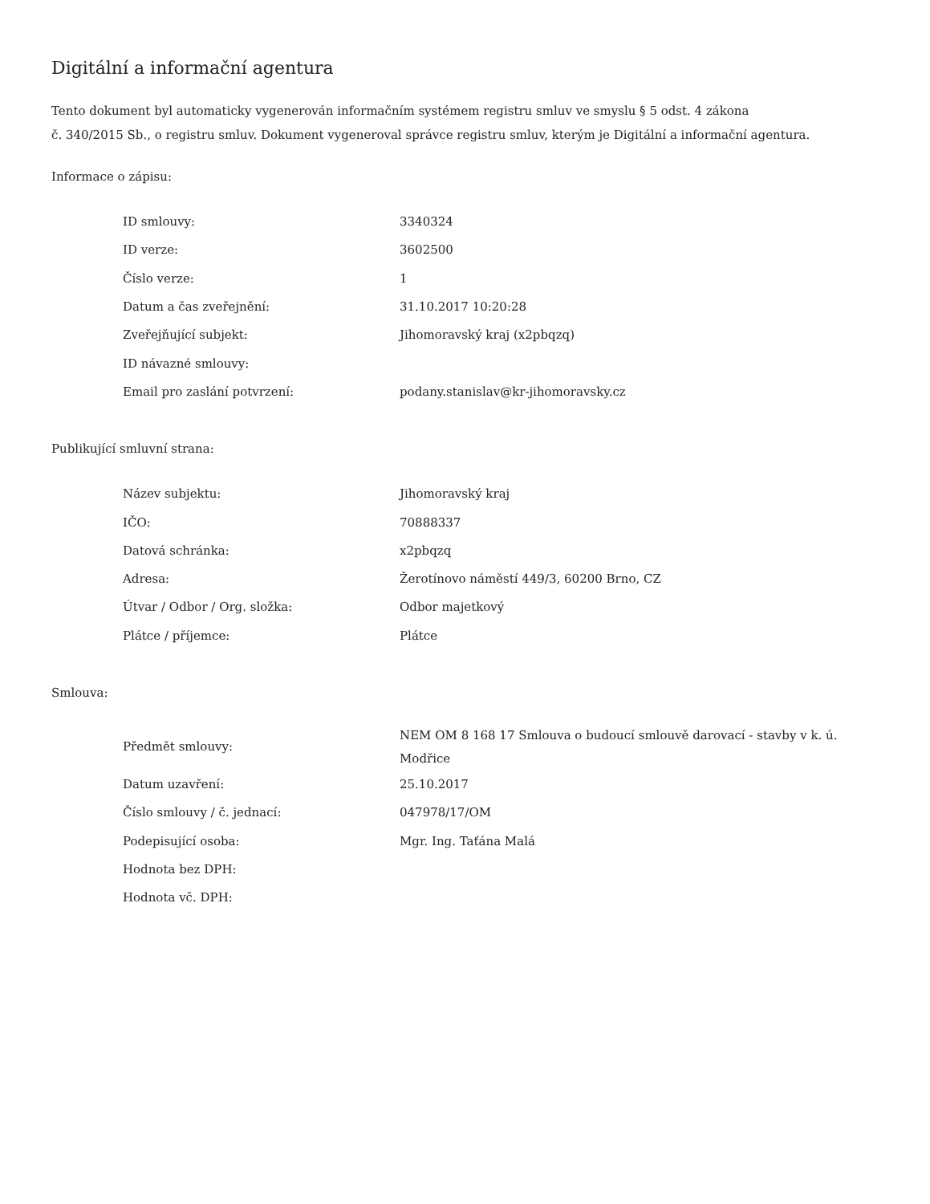Digitální a informační agentura
Tento dokument byl automaticky vygenerován informačním systémem registru smluv ve smyslu § 5 odst. 4 zákona
č. 340/2015 Sb., o registru smluv. Dokument vygeneroval správce registru smluv, kterým je Digitální a informační agentura.
Informace o zápisu:
| ID smlouvy: | 3340324 |
| ID verze: | 3602500 |
| Číslo verze: | 1 |
| Datum a čas zveřejnění: | 31.10.2017 10:20:28 |
| Zveřejňující subjekt: | Jihomoravský kraj (x2pbqzq) |
| ID návazné smlouvy: | |
| Email pro zaslání potvrzení: | podany.stanislav@kr-jihomoravsky.cz |
Publikující smluvní strana:
| Název subjektu: | Jihomoravský kraj |
| IČO: | 70888337 |
| Datová schránka: | x2pbqzq |
| Adresa: | Žerotínovo náměstí 449/3, 60200 Brno, CZ |
| Útvar / Odbor / Org. složka: | Odbor majetkový |
| Plátce / příjemce: | Plátce |
Smlouva:
| Předmět smlouvy: | NEM OM 8 168 17 Smlouva o budoucí smlouvě darovací - stavby v k. ú. Modřice |
| Datum uzavření: | 25.10.2017 |
| Číslo smlouvy / č. jednací: | 047978/17/OM |
| Podepisující osoba: | Mgr. Ing. Taťána Malá |
| Hodnota bez DPH: | |
| Hodnota vč. DPH: | |